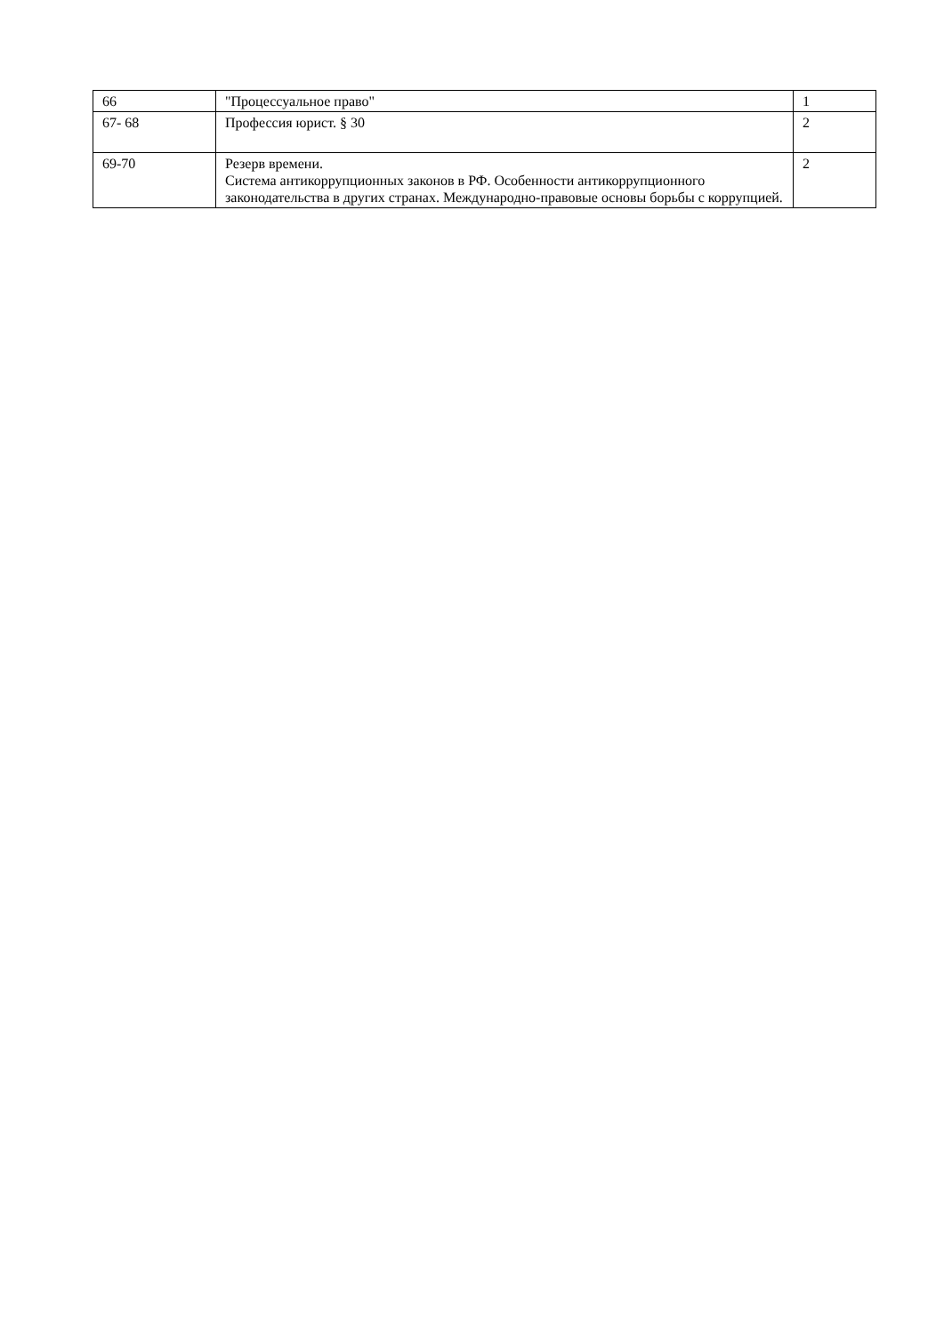| 66 | "Процессуальное право" | 1 |
| 67- 68 | Профессия юрист. § 30 | 2 |
| 69-70 | Резерв времени. Система антикоррупционных законов в РФ. Особенности антикоррупционного законодательства в других странах. Международно-правовые основы борьбы с коррупцией. | 2 |